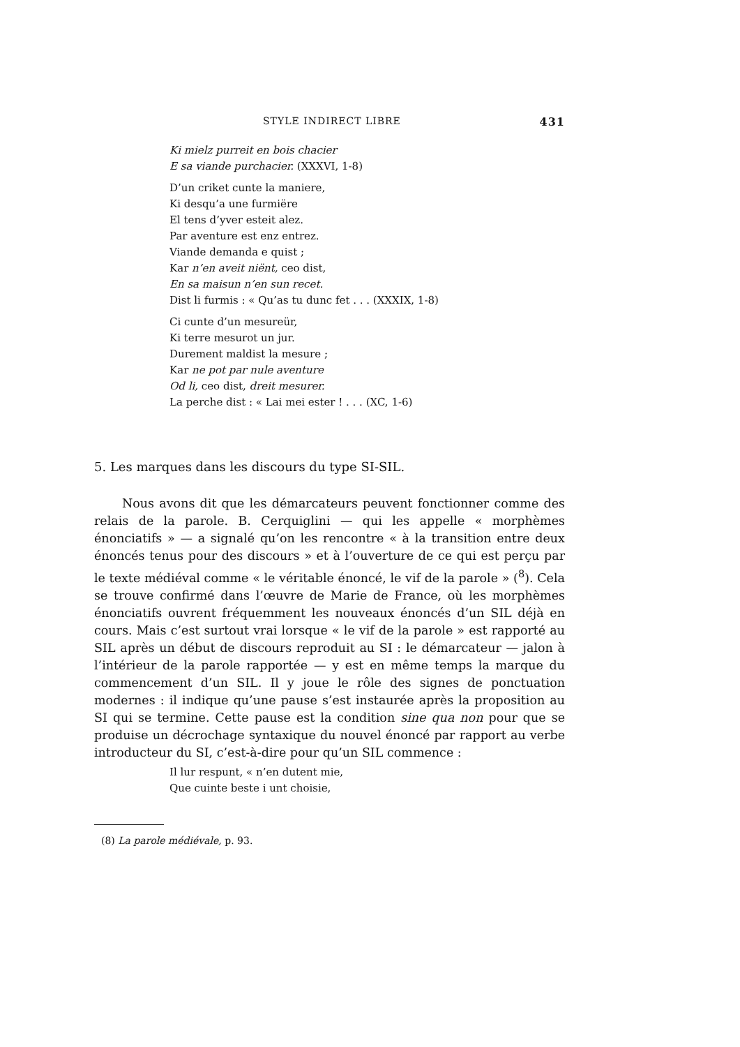STYLE INDIRECT LIBRE 431
Ki mielz purreit en bois chacier
E sa viande purchacier. (XXXVI, 1-8)
D’un criket cunte la maniere,
Ki desqu’a une furmiëre
El tens d’yver esteit alez.
Par aventure est enz entrez.
Viande demanda e quist ;
Kar n’en aveit niënt, ceo dist,
En sa maisun n’en sun recet.
Dist li furmis : « Qu’as tu dunc fet . . . (XXXIX, 1-8)
Ci cunte d’un mesureür,
Ki terre mesurot un jur.
Durement maldist la mesure ;
Kar ne pot par nule aventure
Od li, ceo dist, dreit mesurer.
La perche dist : « Lai mei ester ! . . . (XC, 1-6)
5. Les marques dans les discours du type SI-SIL.
Nous avons dit que les démarcateurs peuvent fonctionner comme des relais de la parole. B. Cerquiglini — qui les appelle « morphèmes énonciatifs » — a signalé qu’on les rencontre « à la transition entre deux énoncés tenus pour des discours » et à l’ouverture de ce qui est perçu par le texte médiéval comme « le véritable énoncé, le vif de la parole » (<sup>8</sup>). Cela se trouve confirmé dans l’œuvre de Marie de France, où les morphèmes énonciatifs ouvrent fréquemment les nouveaux énoncés d’un SIL déjà en cours. Mais c’est surtout vrai lorsque « le vif de la parole » est rapporté au SIL après un début de discours reproduit au SI : le démarcateur — jalon à l’intérieur de la parole rapportée — y est en même temps la marque du commencement d’un SIL. Il y joue le rôle des signes de ponctuation modernes : il indique qu’une pause s’est instaurée après la proposition au SI qui se termine. Cette pause est la condition sine qua non pour que se produise un décrochage syntaxique du nouvel énoncé par rapport au verbe introducteur du SI, c’est-à-dire pour qu’un SIL commence :
Il lur respunt, « n’en dutent mie,
Que cuinte beste i unt choisie,
(8) La parole médiévale, p. 93.